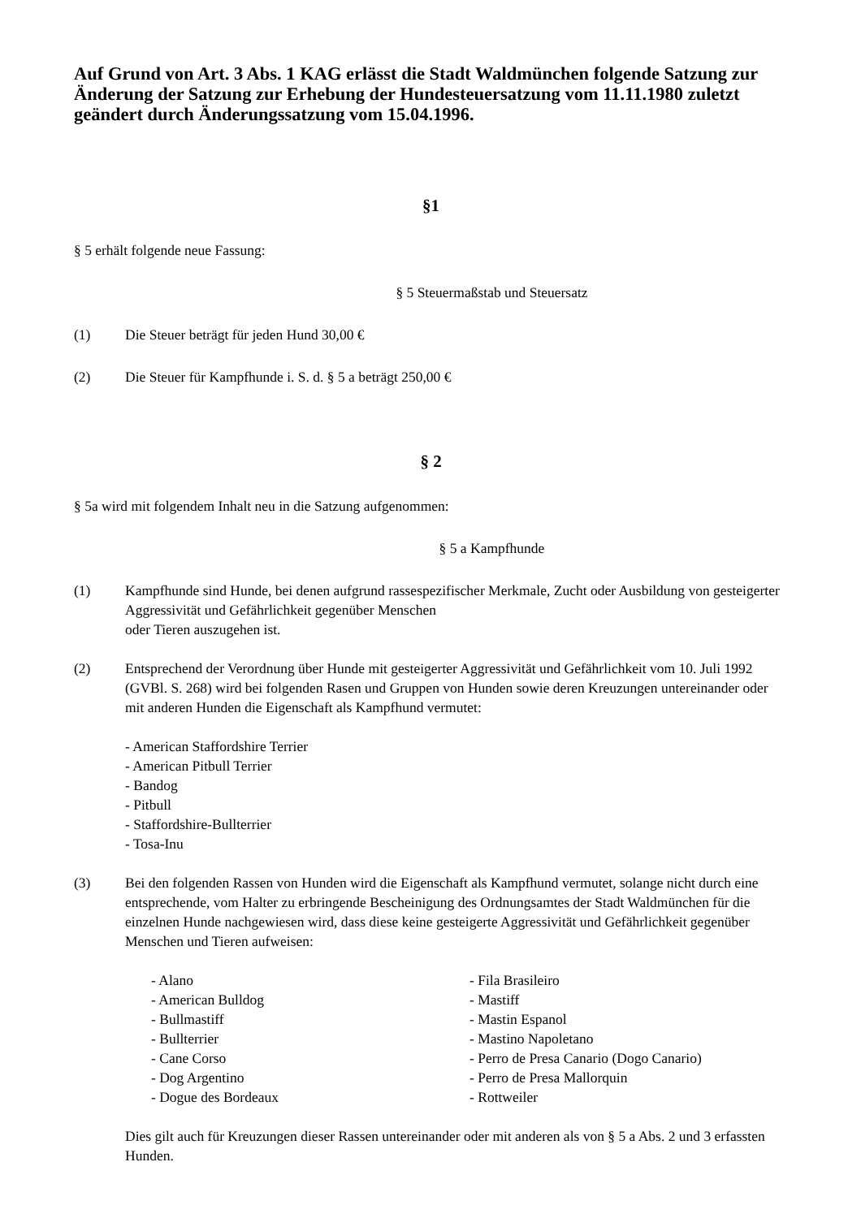Auf Grund von Art. 3 Abs. 1 KAG erlässt die Stadt Waldmünchen folgende Satzung zur Änderung der Satzung zur Erhebung der Hundesteuersatzung vom 11.11.1980 zuletzt geändert durch Änderungssatzung vom 15.04.1996.
§1
§ 5 erhält folgende neue Fassung:
§ 5 Steuermaßstab und Steuersatz
(1) Die Steuer beträgt für jeden Hund 30,00 €
(2) Die Steuer für Kampfhunde i. S. d. § 5 a beträgt 250,00 €
§ 2
§ 5a wird mit folgendem Inhalt neu in die Satzung aufgenommen:
§ 5 a Kampfhunde
(1) Kampfhunde sind Hunde, bei denen aufgrund rassespezifischer Merkmale, Zucht oder Ausbildung von gesteigerter Aggressivität und Gefährlichkeit gegenüber Menschen
oder Tieren auszugehen ist.
(2) Entsprechend der Verordnung über Hunde mit gesteigerter Aggressivität und Gefährlichkeit vom 10. Juli 1992 (GVBl. S. 268) wird bei folgenden Rasen und Gruppen von Hunden sowie deren Kreuzungen untereinander oder mit anderen Hunden die Eigenschaft als Kampfhund vermutet:
- American Staffordshire Terrier
- American Pitbull Terrier
- Bandog
- Pitbull
- Staffordshire-Bullterrier
- Tosa-Inu
(3) Bei den folgenden Rassen von Hunden wird die Eigenschaft als Kampfhund vermutet, solange nicht durch eine entsprechende, vom Halter zu erbringende Bescheinigung des Ordnungsamtes der Stadt Waldmünchen für die einzelnen Hunde nachgewiesen wird, dass diese keine gesteigerte Aggressivität und Gefährlichkeit gegenüber Menschen und Tieren aufweisen:
- Alano
- American Bulldog
- Bullmastiff
- Bullterrier
- Cane Corso
- Dog Argentino
- Dogue des Bordeaux
- Fila Brasileiro
- Mastiff
- Mastin Espanol
- Mastino Napoletano
- Perro de Presa Canario (Dogo Canario)
- Perro de Presa Mallorquin
- Rottweiler
Dies gilt auch für Kreuzungen dieser Rassen untereinander oder mit anderen als von § 5 a Abs. 2 und 3 erfassten Hunden.